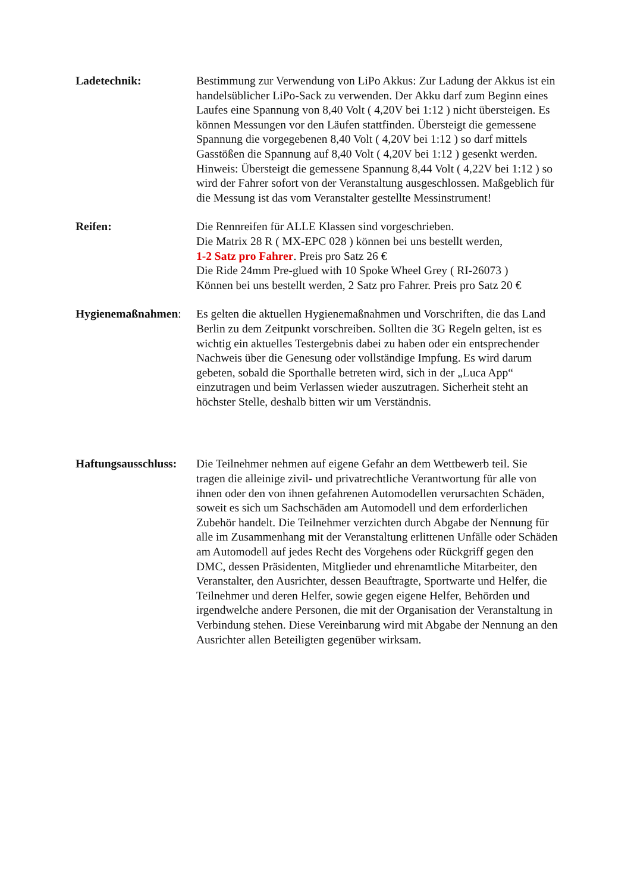Ladetechnik: Bestimmung zur Verwendung von LiPo Akkus: Zur Ladung der Akkus ist ein handelsüblicher LiPo-Sack zu verwenden. Der Akku darf zum Beginn eines Laufes eine Spannung von 8,40 Volt ( 4,20V bei 1:12 ) nicht übersteigen. Es können Messungen vor den Läufen stattfinden. Übersteigt die gemessene Spannung die vorgegebenen 8,40 Volt ( 4,20V bei 1:12 ) so darf mittels Gasstößen die Spannung auf 8,40 Volt ( 4,20V bei 1:12 ) gesenkt werden. Hinweis: Übersteigt die gemessene Spannung 8,44 Volt ( 4,22V bei 1:12 ) so wird der Fahrer sofort von der Veranstaltung ausgeschlossen. Maßgeblich für die Messung ist das vom Veranstalter gestellte Messinstrument!
Reifen: Die Rennreifen für ALLE Klassen sind vorgeschrieben.
Die Matrix 28 R ( MX-EPC 028 ) können bei uns bestellt werden,
1-2 Satz pro Fahrer. Preis pro Satz 26 €
Die Ride 24mm Pre-glued with 10 Spoke Wheel Grey ( RI-26073 )
Können bei uns bestellt werden, 2 Satz pro Fahrer. Preis pro Satz 20 €
Hygienemaßnahmen: Es gelten die aktuellen Hygienemaßnahmen und Vorschriften, die das Land Berlin zu dem Zeitpunkt vorschreiben. Sollten die 3G Regeln gelten, ist es wichtig ein aktuelles Testergebnis dabei zu haben oder ein entsprechender Nachweis über die Genesung oder vollständige Impfung. Es wird darum gebeten, sobald die Sporthalle betreten wird, sich in der „Luca App“ einzutragen und beim Verlassen wieder auszutragen. Sicherheit steht an höchster Stelle, deshalb bitten wir um Verständnis.
Haftungsausschluss:
Die Teilnehmer nehmen auf eigene Gefahr an dem Wettbewerb teil. Sie tragen die alleinige zivil- und privatrechtliche Verantwortung für alle von ihnen oder den von ihnen gefahrenen Automodellen verursachten Schäden, soweit es sich um Sachschäden am Automodell und dem erforderlichen Zubehör handelt. Die Teilnehmer verzichten durch Abgabe der Nennung für alle im Zusammenhang mit der Veranstaltung erlittenen Unfälle oder Schäden am Automodell auf jedes Recht des Vorgehens oder Rückgriff gegen den DMC, dessen Präsidenten, Mitglieder und ehrenamtliche Mitarbeiter, den Veranstalter, den Ausrichter, dessen Beauftragte, Sportwarte und Helfer, die Teilnehmer und deren Helfer, sowie gegen eigene Helfer, Behörden und irgendwelche andere Personen, die mit der Organisation der Veranstaltung in Verbindung stehen. Diese Vereinbarung wird mit Abgabe der Nennung an den Ausrichter allen Beteiligten gegenüber wirksam.